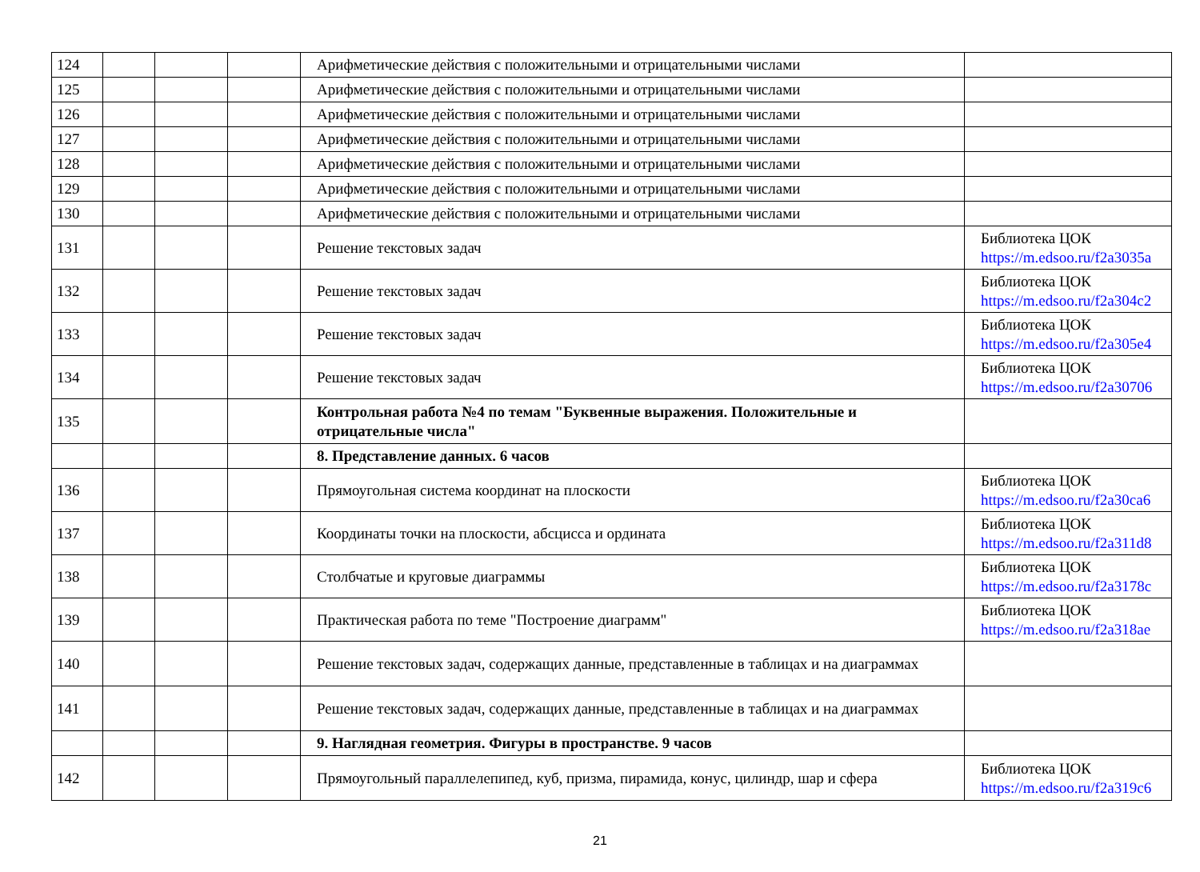| 124 | | | | Арифметические действия с положительными и отрицательными числами | |
| 125 | | | | Арифметические действия с положительными и отрицательными числами | |
| 126 | | | | Арифметические действия с положительными и отрицательными числами | |
| 127 | | | | Арифметические действия с положительными и отрицательными числами | |
| 128 | | | | Арифметические действия с положительными и отрицательными числами | |
| 129 | | | | Арифметические действия с положительными и отрицательными числами | |
| 130 | | | | Арифметические действия с положительными и отрицательными числами | |
| 131 | | | | Решение текстовых задач | Библиотека ЦОК https://m.edsoo.ru/f2a3035a |
| 132 | | | | Решение текстовых задач | Библиотека ЦОК https://m.edsoo.ru/f2a304c2 |
| 133 | | | | Решение текстовых задач | Библиотека ЦОК https://m.edsoo.ru/f2a305e4 |
| 134 | | | | Решение текстовых задач | Библиотека ЦОК https://m.edsoo.ru/f2a30706 |
| 135 | | | | Контрольная работа №4 по темам "Буквенные выражения. Положительные и отрицательные числа" | |
| | | | | 8. Представление данных. 6 часов | |
| 136 | | | | Прямоугольная система координат на плоскости | Библиотека ЦОК https://m.edsoo.ru/f2a30ca6 |
| 137 | | | | Координаты точки на плоскости, абсцисса и ордината | Библиотека ЦОК https://m.edsoo.ru/f2a311d8 |
| 138 | | | | Столбчатые и круговые диаграммы | Библиотека ЦОК https://m.edsoo.ru/f2a3178c |
| 139 | | | | Практическая работа по теме "Построение диаграмм" | Библиотека ЦОК https://m.edsoo.ru/f2a318ae |
| 140 | | | | Решение текстовых задач, содержащих данные, представленные в таблицах и на диаграммах | |
| 141 | | | | Решение текстовых задач, содержащих данные, представленные в таблицах и на диаграммах | |
| | | | | 9. Наглядная геометрия. Фигуры в пространстве. 9 часов | |
| 142 | | | | Прямоугольный параллелепипед, куб, призма, пирамида, конус, цилиндр, шар и сфера | Библиотека ЦОК https://m.edsoo.ru/f2a319c6 |
21